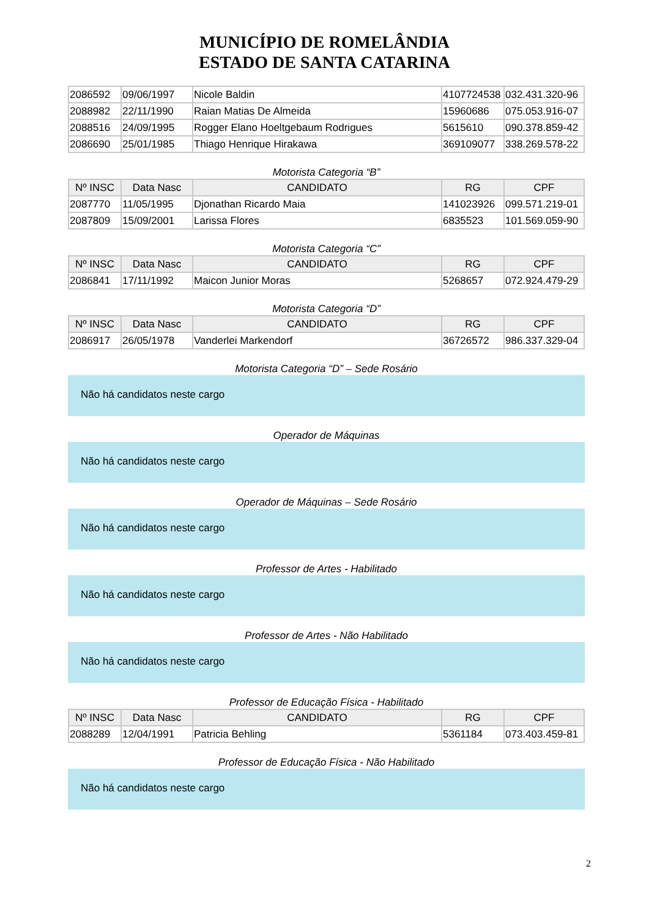MUNICÍPIO DE ROMELÂNDIA
ESTADO DE SANTA CATARINA
| 2086592 | 09/06/1997 | Nicole Baldin | 4107724538 | 032.431.320-96 |
| 2088982 | 22/11/1990 | Raian Matias De Almeida | 15960686 | 075.053.916-07 |
| 2088516 | 24/09/1995 | Rogger Elano Hoeltgebaum Rodrigues | 5615610 | 090.378.859-42 |
| 2086690 | 25/01/1985 | Thiago Henrique Hirakawa | 369109077 | 338.269.578-22 |
Motorista Categoria “B”
| Nº INSC | Data Nasc | CANDIDATO | RG | CPF |
| --- | --- | --- | --- | --- |
| 2087770 | 11/05/1995 | Djonathan Ricardo Maia | 141023926 | 099.571.219-01 |
| 2087809 | 15/09/2001 | Larissa Flores | 6835523 | 101.569.059-90 |
Motorista Categoria “C”
| Nº INSC | Data Nasc | CANDIDATO | RG | CPF |
| --- | --- | --- | --- | --- |
| 2086841 | 17/11/1992 | Maicon Junior Moras | 5268657 | 072.924.479-29 |
Motorista Categoria “D”
| Nº INSC | Data Nasc | CANDIDATO | RG | CPF |
| --- | --- | --- | --- | --- |
| 2086917 | 26/05/1978 | Vanderlei Markendorf | 36726572 | 986.337.329-04 |
Motorista Categoria “D” – Sede Rosário
Não há candidatos neste cargo
Operador de Máquinas
Não há candidatos neste cargo
Operador de Máquinas – Sede Rosário
Não há candidatos neste cargo
Professor de Artes - Habilitado
Não há candidatos neste cargo
Professor de Artes - Não Habilitado
Não há candidatos neste cargo
Professor de Educação Física - Habilitado
| Nº INSC | Data Nasc | CANDIDATO | RG | CPF |
| --- | --- | --- | --- | --- |
| 2088289 | 12/04/1991 | Patricia Behling | 5361184 | 073.403.459-81 |
Professor de Educação Física - Não Habilitado
Não há candidatos neste cargo
2